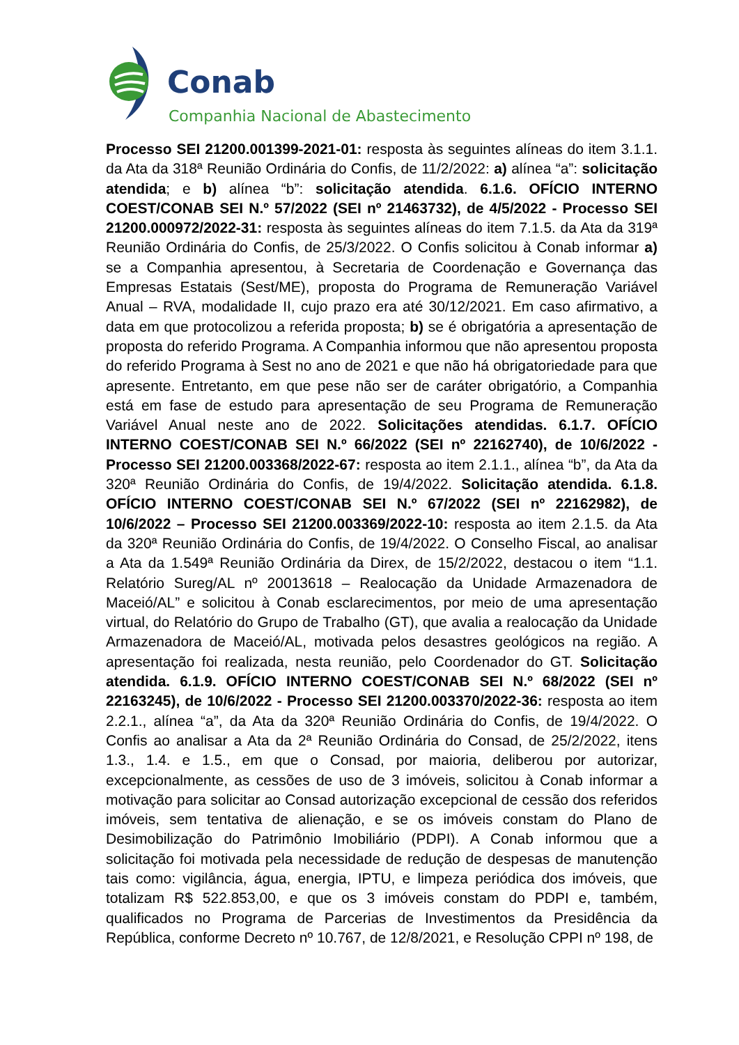Conab
Companhia Nacional de Abastecimento
Processo SEI 21200.001399-2021-01: resposta às seguintes alíneas do item 3.1.1. da Ata da 318ª Reunião Ordinária do Confis, de 11/2/2022: a) alínea “a”: solicitação atendida; e b) alínea “b”: solicitação atendida. 6.1.6. OFÍCIO INTERNO COEST/CONAB SEI N.º 57/2022 (SEI nº 21463732), de 4/5/2022 - Processo SEI 21200.000972/2022-31: resposta às seguintes alíneas do item 7.1.5. da Ata da 319ª Reunião Ordinária do Confis, de 25/3/2022. O Confis solicitou à Conab informar a) se a Companhia apresentou, à Secretaria de Coordenação e Governança das Empresas Estatais (Sest/ME), proposta do Programa de Remuneração Variável Anual – RVA, modalidade II, cujo prazo era até 30/12/2021. Em caso afirmativo, a data em que protocolizou a referida proposta; b) se é obrigatória a apresentação de proposta do referido Programa. A Companhia informou que não apresentou proposta do referido Programa à Sest no ano de 2021 e que não há obrigatoriedade para que apresente. Entretanto, em que pese não ser de caráter obrigatório, a Companhia está em fase de estudo para apresentação de seu Programa de Remuneração Variável Anual neste ano de 2022. Solicitações atendidas. 6.1.7. OFÍCIO INTERNO COEST/CONAB SEI N.º 66/2022 (SEI nº 22162740), de 10/6/2022 - Processo SEI 21200.003368/2022-67: resposta ao item 2.1.1., alínea “b”, da Ata da 320ª Reunião Ordinária do Confis, de 19/4/2022. Solicitação atendida. 6.1.8. OFÍCIO INTERNO COEST/CONAB SEI N.º 67/2022 (SEI nº 22162982), de 10/6/2022 – Processo SEI 21200.003369/2022-10: resposta ao item 2.1.5. da Ata da 320ª Reunião Ordinária do Confis, de 19/4/2022. O Conselho Fiscal, ao analisar a Ata da 1.549ª Reunião Ordinária da Direx, de 15/2/2022, destacou o item “1.1. Relatório Sureg/AL nº 20013618 – Realocação da Unidade Armazenadora de Maceió/AL” e solicitou à Conab esclarecimentos, por meio de uma apresentação virtual, do Relatório do Grupo de Trabalho (GT), que avalia a realocação da Unidade Armazenadora de Maceió/AL, motivada pelos desastres geológicos na região. A apresentação foi realizada, nesta reunião, pelo Coordenador do GT. Solicitação atendida. 6.1.9. OFÍCIO INTERNO COEST/CONAB SEI N.º 68/2022 (SEI nº 22163245), de 10/6/2022 - Processo SEI 21200.003370/2022-36: resposta ao item 2.2.1., alínea “a”, da Ata da 320ª Reunião Ordinária do Confis, de 19/4/2022. O Confis ao analisar a Ata da 2ª Reunião Ordinária do Consad, de 25/2/2022, itens 1.3., 1.4. e 1.5., em que o Consad, por maioria, deliberou por autorizar, excepcionalmente, as cessões de uso de 3 imóveis, solicitou à Conab informar a motivação para solicitar ao Consad autorização excepcional de cessão dos referidos imóveis, sem tentativa de alienação, e se os imóveis constam do Plano de Desimobilização do Patrimônio Imobiliário (PDPI). A Conab informou que a solicitação foi motivada pela necessidade de redução de despesas de manutenção tais como: vigilância, água, energia, IPTU, e limpeza periódica dos imóveis, que totalizam R$ 522.853,00, e que os 3 imóveis constam do PDPI e, também, qualificados no Programa de Parcerias de Investimentos da Presidência da República, conforme Decreto nº 10.767, de 12/8/2021, e Resolução CPPI nº 198, de